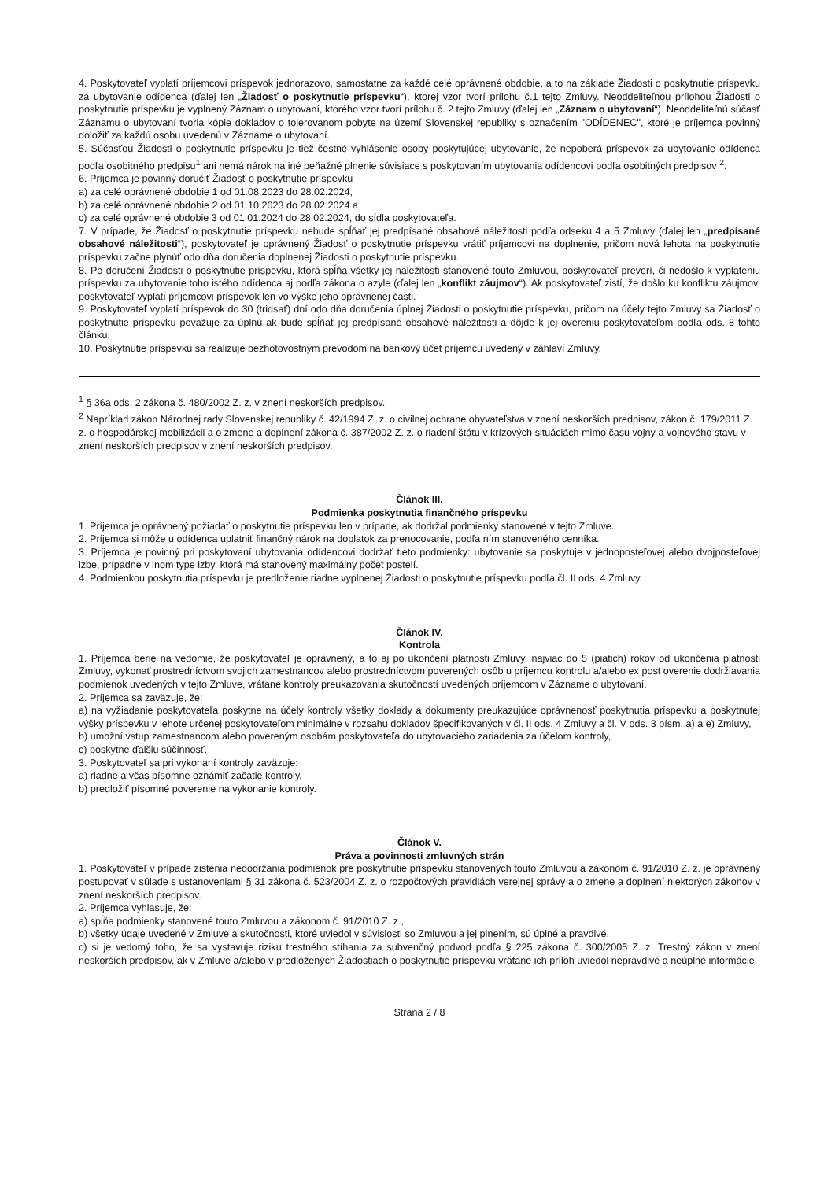4. Poskytovateľ vyplatí príjemcovi príspevok jednorazovo, samostatne za každé celé oprávnené obdobie, a to na základe Žiadosti o poskytnutie príspevku za ubytovanie odídenca (ďalej len „Žiadosť o poskytnutie príspevku“), ktorej vzor tvorí prílohu č.1 tejto Zmluvy. Neoddeliteľnou prílohou Žiadosti o poskytnutie príspevku je vyplnený Záznam o ubytovaní, ktorého vzor tvorí prílohu č. 2 tejto Zmluvy (ďalej len „Záznam o ubytovaní“). Neoddeliteľnú súčasť Záznamu o ubytovaní tvoria kópie dokladov o tolerovanom pobyte na území Slovenskej republiky s označením "ODÍDENEC", ktoré je príjemca povinný doložiť za každú osobu uvedenú v Zázname o ubytovaní.
5. Súčasťou Žiadosti o poskytnutie príspevku je tiež čestné vyhlásenie osoby poskytujúcej ubytovanie, že nepoberá príspevok za ubytovanie odídenca podľa osobitného predpisu<sup>1</sup> ani nemá nárok na iné peňažné plnenie súvisiace s poskytovaním ubytovania odídencovi podľa osobitných predpisov <sup>2</sup>.
6. Príjemca je povinný doručiť Žiadosť o poskytnutie príspevku
a) za celé oprávnené obdobie 1 od 01.08.2023 do 28.02.2024,
b) za celé oprávnené obdobie 2 od 01.10.2023 do 28.02.2024 a
c) za celé oprávnené obdobie 3 od 01.01.2024 do 28.02.2024, do sídla poskytovateľa.
7. V prípade, že Žiadosť o poskytnutie príspevku nebude spĺňať jej predpísané obsahové náležitosti podľa odseku 4 a 5 Zmluvy (ďalej len „predpísané obsahové náležitosti“), poskytovateľ je oprávnený Žiadosť o poskytnutie príspevku vrátiť príjemcovi na doplnenie, pričom nová lehota na poskytnutie príspevku začne plynúť odo dňa doručenia doplnenej Žiadosti o poskytnutie príspevku.
8. Po doručení Žiadosti o poskytnutie príspevku, ktorá spĺňa všetky jej náležitosti stanovené touto Zmluvou, poskytovateľ preverí, či nedošlo k vyplateniu príspevku za ubytovanie toho istého odídenca aj podľa zákona o azyle (ďalej len „konflikt záujmov“). Ak poskytovateľ zistí, že došlo ku konfliktu záujmov, poskytovateľ vyplatí príjemcovi príspevok len vo výške jeho oprávnenej časti.
9. Poskytovateľ vyplatí príspevok do 30 (tridsať) dní odo dňa doručenia úplnej Žiadosti o poskytnutie príspevku, pričom na účely tejto Zmluvy sa Žiadosť o poskytnutie príspevku považuje za úplnú ak bude spĺňať jej predpísané obsahové náležitosti a dôjde k jej overeniu poskytovateľom podľa ods. 8 tohto článku.
10. Poskytnutie príspevku sa realizuje bezhotovostným prevodom na bankový účet príjemcu uvedený v záhlaví Zmluvy.
<sup>1</sup> § 36a ods. 2 zákona č. 480/2002 Z. z. v znení neskorších predpisov.
<sup>2</sup> Napríklad zákon Národnej rady Slovenskej republiky č. 42/1994 Z. z. o civilnej ochrane obyvateľstva v znení neskorších predpisov, zákon č. 179/2011 Z. z. o hospodárskej mobilizácii a o zmene a doplnení zákona č. 387/2002 Z. z. o riadení štátu v krízových situáciách mimo času vojny a vojnového stavu v znení neskorších predpisov v znení neskorších predpisov.
Článok III.
Podmienka poskytnutia finančného príspevku
1. Príjemca je oprávnený požiadať o poskytnutie príspevku len v prípade, ak dodržal podmienky stanovené v tejto Zmluve.
2. Príjemca si môže u odídenca uplatniť finančný nárok na doplatok za prenocovanie, podľa ním stanoveného cenníka.
3. Príjemca je povinný pri poskytovaní ubytovania odídencovi dodržať tieto podmienky: ubytovanie sa poskytuje v jednoposteľovej alebo dvojposteľovej izbe, prípadne v inom type izby, ktorá má stanovený maximálny počet postelí.
4. Podmienkou poskytnutia príspevku je predloženie riadne vyplnenej Žiadosti o poskytnutie príspevku podľa čl. II ods. 4 Zmluvy.
Článok IV.
Kontrola
1. Príjemca berie na vedomie, že poskytovateľ je oprávnený, a to aj po ukončení platnosti Zmluvy, najviac do 5 (piatich) rokov od ukončenia platnosti Zmluvy, vykonať prostredníctvom svojich zamestnancov alebo prostredníctvom poverených osôb u príjemcu kontrolu a/alebo ex post overenie dodržiavania podmienok uvedených v tejto Zmluve, vrátane kontroly preukazovania skutočností uvedených príjemcom v Zázname o ubytovaní.
2. Príjemca sa zaväzuje, že:
a) na vyžiadanie poskytovateľa poskytne na účely kontroly všetky doklady a dokumenty preukazujúce oprávnenosť poskytnutia príspevku a poskytnutej výšky príspevku v lehote určenej poskytovateľom minimálne v rozsahu dokladov špecifikovaných v čl. II ods. 4 Zmluvy a čl. V ods. 3 písm. a) a e) Zmluvy,
b) umožní vstup zamestnancom alebo povereným osobám poskytovateľa do ubytovacieho zariadenia za účelom kontroly,
c) poskytne ďalšiu súčinnosť.
3. Poskytovateľ sa pri vykonaní kontroly zaväzuje:
a) riadne a včas písomne oznámiť začatie kontroly,
b) predložiť písomné poverenie na vykonanie kontroly.
Článok V.
Práva a povinnosti zmluvných strán
1. Poskytovateľ v prípade zistenia nedodržania podmienok pre poskytnutie príspevku stanovených touto Zmluvou a zákonom č. 91/2010 Z. z. je oprávnený postupovať v súlade s ustanoveniami § 31 zákona č. 523/2004 Z. z. o rozpočtových pravidlách verejnej správy a o zmene a doplnení niektorých zákonov v znení neskorších predpisov.
2. Príjemca vyhlasuje, že:
a) spĺňa podmienky stanovené touto Zmluvou a zákonom č. 91/2010 Z. z.,
b) všetky údaje uvedené v Zmluve a skutočnosti, ktoré uviedol v súvislosti so Zmluvou a jej plnením, sú úplné a pravdivé,
c) si je vedomý toho, že sa vystavuje riziku trestného stíhania za subvenčný podvod podľa § 225 zákona č. 300/2005 Z. z. Trestný zákon v znení neskorších predpisov, ak v Zmluve a/alebo v predložených Žiadostiach o poskytnutie príspevku vrátane ich príloh uviedol nepravdivé a neúplné informácie.
Strana 2 / 8